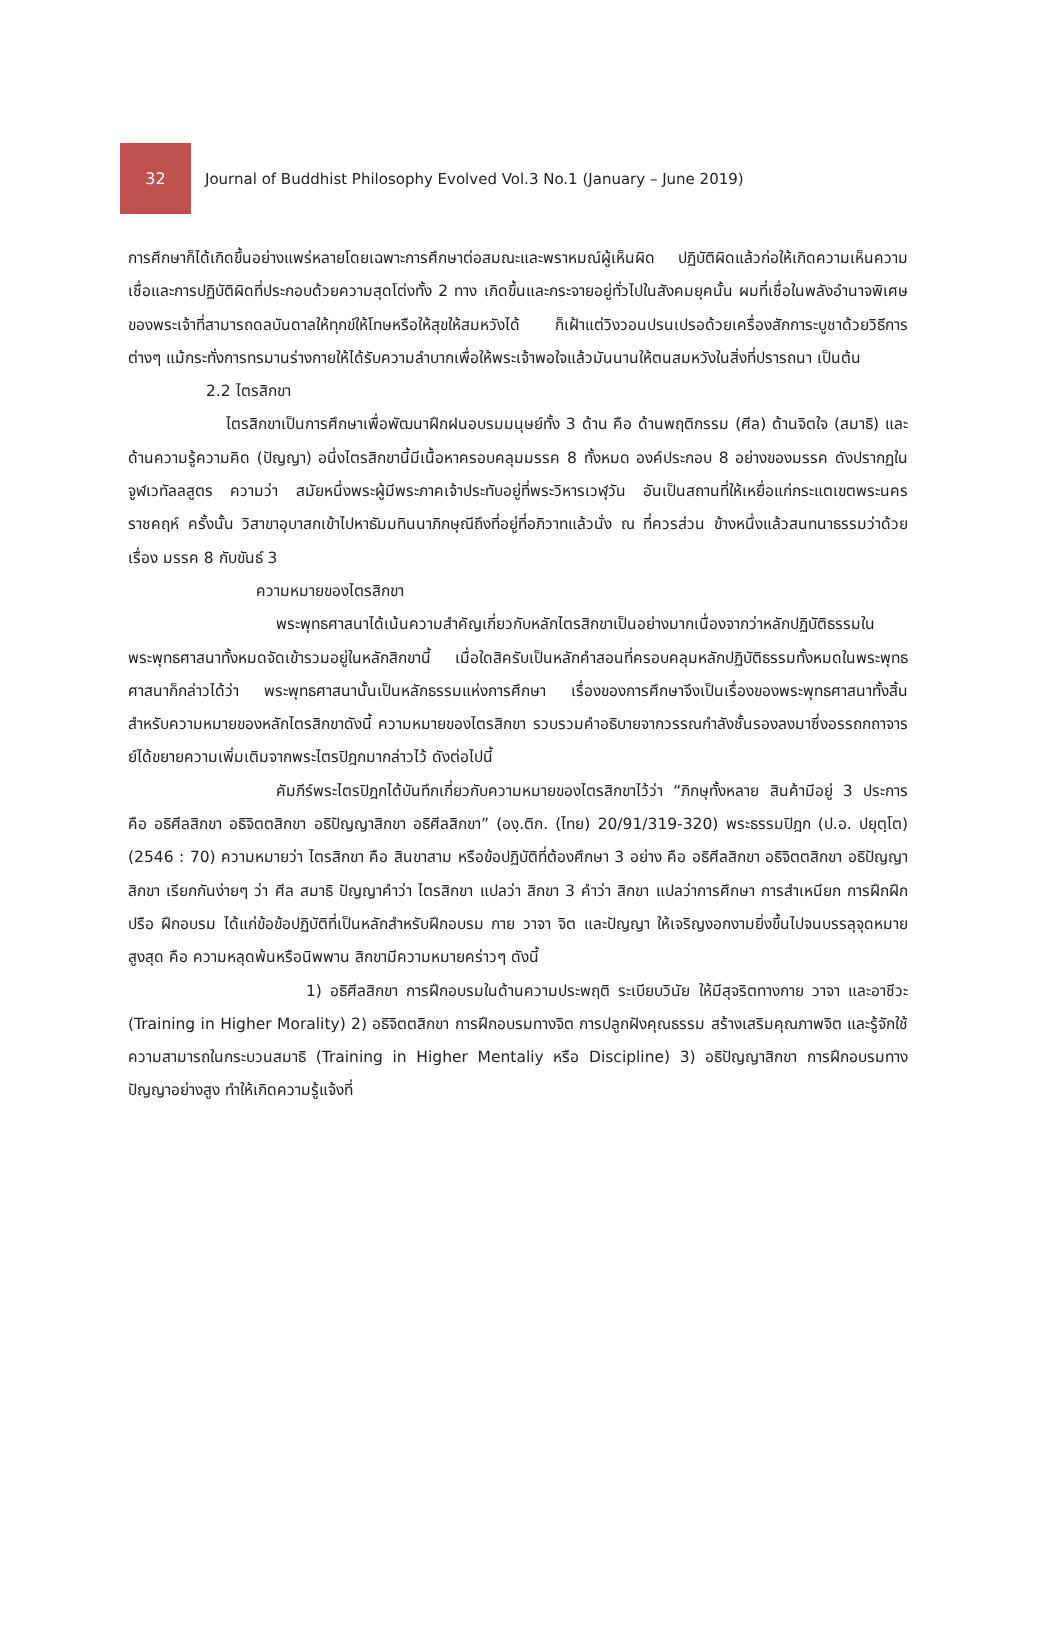32
Journal of Buddhist Philosophy Evolved Vol.3 No.1 (January – June 2019)
การศึกษาก็ได้เกิดขึ้นอย่างแพร่หลายโดยเฉพาะการศึกษาต่อสมณะและพราหมณ์ผู้เห็นผิด ปฏิบัติผิดแล้วก่อให้เกิดความเห็นความเชื่อและการปฏิบัติผิดที่ประกอบด้วยความสุดโต่งทั้ง 2 ทาง เกิดขึ้นและกระจายอยู่ทั่วไปในสังคมยุคนั้น ผมที่เชื่อในพลังอำนาจพิเศษของพระเจ้าที่สามารถดลบันดาลให้ทุกข์ให้โทษหรือให้สุขให้สมหวังได้ ก็เฝ้าแต่วิงวอนปรนเปรอด้วยเครื่องสักการะบูชาด้วยวิธีการต่างๆ แม้กระทั่งการทรมานร่างกายให้ได้รับความลำบากเพื่อให้พระเจ้าพอใจแล้วมันนานให้ตนสมหวังในสิ่งที่ปรารถนา เป็นต้น
2.2 ไตรสิกขา
ไตรสิกขาเป็นการศึกษาเพื่อพัฒนาฝึกฝนอบรมมนุษย์ทั้ง 3 ด้าน คือ ด้านพฤติกรรม (ศีล) ด้านจิตใจ (สมาธิ) และด้านความรู้ความคิด (ปัญญา) อนึ่งไตรสิกขานี้มีเนื้อหาครอบคลุมมรรค 8 ทั้งหมด องค์ประกอบ 8 อย่างของมรรค ดังปรากฏในจูฬเวทัลลสูตร ความว่า สมัยหนึ่งพระผู้มีพระภาคเจ้าประทับอยู่ที่พระวิหารเวฬุวัน อันเป็นสถานที่ให้เหยื่อแก่กระแตเขตพระนครราชคฤห์ ครั้งนั้น วิสาขาอุบาสกเข้าไปหาธัมมทินนาภิกษุณีถึงที่อยู่ที่อภิวาทแล้วนั่ง ณ ที่ควรส่วน ข้างหนึ่งแล้วสนทนาธรรมว่าด้วยเรื่อง มรรค 8 กับขันธ์ 3
ความหมายของไตรสิกขา
พระพุทธศาสนาได้เน้นความสำคัญเกี่ยวกับหลักไตรสิกขาเป็นอย่างมากเนื่องจากว่าหลักปฏิบัติธรรมในพระพุทธศาสนาทั้งหมดจัดเข้ารวมอยู่ในหลักสิกขานี้ เมื่อใดสิครับเป็นหลักคำสอนที่ครอบคลุมหลักปฏิบัติธรรมทั้งหมดในพระพุทธศาสนาก็กล่าวได้ว่า พระพุทธศาสนานั้นเป็นหลักธรรมแห่งการศึกษา เรื่องของการศึกษาจึงเป็นเรื่องของพระพุทธศาสนาทั้งสิ้นสำหรับความหมายของหลักไตรสิกขาดังนี้ ความหมายของไตรสิกขา รวบรวมคำอธิบายจากวรรณกำลังชั้นรองลงมาซึ่งอรรถกถาจารย์ได้ขยายความเพิ่มเติมจากพระไตรปิฎกมากล่าวไว้ ดังต่อไปนี้
คัมภีร์พระไตรปิฎกได้บันทึกเกี่ยวกับความหมายของไตรสิกขาไว้ว่า “ภิกษุทั้งหลาย สินค้ามีอยู่ 3 ประการ คือ อธิศีลสิกขา อธิจิตตสิกขา อธิปัญญาสิกขา อธิศีลสิกขา” (องฺ.ติก. (ไทย) 20/91/319-320) พระธรรมปิฎก (ป.อ. ปยุตฺโต) (2546 : 70) ความหมายว่า ไตรสิกขา คือ สินขาสาม หรือข้อปฏิบัติที่ต้องศึกษา 3 อย่าง คือ อธิศีลสิกขา อธิจิตตสิกขา อธิปัญญาสิกขา เรียกกันง่ายๆ ว่า ศีล สมาธิ ปัญญาคำว่า ไตรสิกขา แปลว่า สิกขา 3 คำว่า สิกขา แปลว่าการศึกษา การสำเหนียก การฝึกฝึกปรือ ฝึกอบรม ได้แก่ข้อข้อปฏิบัติที่เป็นหลักสำหรับฝึกอบรม กาย วาจา จิต และปัญญา ให้เจริญงอกงามยิ่งขึ้นไปจนบรรลุจุดหมายสูงสุด คือ ความหลุดพ้นหรือนิพพาน สิกขามีความหมายคร่าวๆ ดังนี้
1) อธิศีลสิกขา การฝึกอบรมในด้านความประพฤติ ระเบียบวินัย ให้มีสุจริตทางกาย วาจา และอาชีวะ (Training in Higher Morality) 2) อธิจิตตสิกขา การฝึกอบรมทางจิต การปลูกฝังคุณธรรม สร้างเสริมคุณภาพจิต และรู้จักใช้ความสามารถในกระบวนสมาธิ (Training in Higher Mentaliy หรือ Discipline) 3) อธิปัญญาสิกขา การฝึกอบรมทางปัญญาอย่างสูง ทำให้เกิดความรู้แจ้งที่